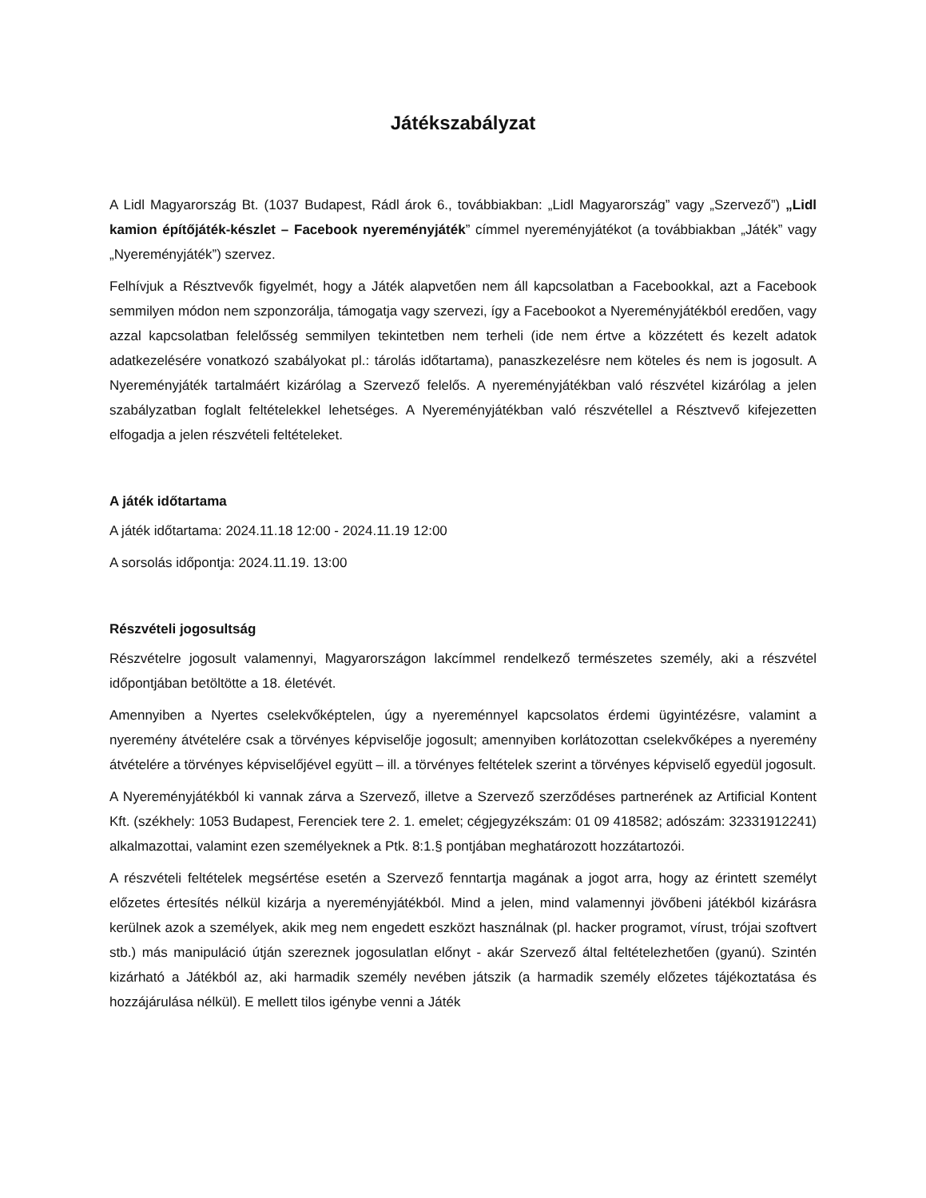Játékszabályzat
A Lidl Magyarország Bt. (1037 Budapest, Rádl árok 6., továbbiakban: „Lidl Magyarország” vagy „Szervező”) „Lidl kamion építőjáték-készlet – Facebook nyereményjáték” címmel nyereményjátékot (a továbbiakban „Játék” vagy „Nyereményjáték”) szervez.
Felhívjuk a Résztvevők figyelmét, hogy a Játék alapvetően nem áll kapcsolatban a Facebookkal, azt a Facebook semmilyen módon nem szponzorálja, támogatja vagy szervezi, így a Facebookot a Nyereményjátékból eredően, vagy azzal kapcsolatban felelősség semmilyen tekintetben nem terheli (ide nem értve a közzétett és kezelt adatok adatkezelésére vonatkozó szabályokat pl.: tárolás időtartama), panaszkezelésre nem köteles és nem is jogosult. A Nyereményjáték tartalmáért kizárólag a Szervező felelős. A nyereményjátékban való részvétel kizárólag a jelen szabályzatban foglalt feltételekkel lehetséges. A Nyereményjátékban való részvétellel a Résztvevő kifejezetten elfogadja a jelen részvételi feltételeket.
A játék időtartama
A játék időtartama: 2024.11.18 12:00 - 2024.11.19 12:00
A sorsolás időpontja: 2024.11.19. 13:00
Részvételi jogosultság
Részvételre jogosult valamennyi, Magyarországon lakcímmel rendelkező természetes személy, aki a részvétel időpontjában betöltötte a 18. életévét.
Amennyiben a Nyertes cselekvőképtelen, úgy a nyereménnyel kapcsolatos érdemi ügyintézésre, valamint a nyeremény átvételére csak a törvényes képviselője jogosult; amennyiben korlátozottan cselekvőképes a nyeremény átvételére a törvényes képviselőjével együtt – ill. a törvényes feltételek szerint a törvényes képviselő egyedül jogosult.
A Nyereményjátékból ki vannak zárva a Szervező, illetve a Szervező szerződéses partnerének az Artificial Kontent Kft. (székhely: 1053 Budapest, Ferenciek tere 2. 1. emelet; cégjegyzékszám: 01 09 418582; adószám: 32331912241) alkalmazottai, valamint ezen személyeknek a Ptk. 8:1.§ pontjában meghatározott hozzátartozói.
A részvételi feltételek megsértése esetén a Szervező fenntartja magának a jogot arra, hogy az érintett személyt előzetes értesítés nélkül kizárja a nyereményjátékból. Mind a jelen, mind valamennyi jövőbeni játékból kizárásra kerülnek azok a személyek, akik meg nem engedett eszközt használnak (pl. hacker programot, vírust, trójai szoftvert stb.) más manipuláció útján szereznek jogosulatlan előnyt - akár Szervező által feltételezhetően (gyanú). Szintén kizárható a Játékból az, aki harmadik személy nevében játszik (a harmadik személy előzetes tájékoztatása és hozzájárulása nélkül). E mellett tilos igénybe venni a Játék